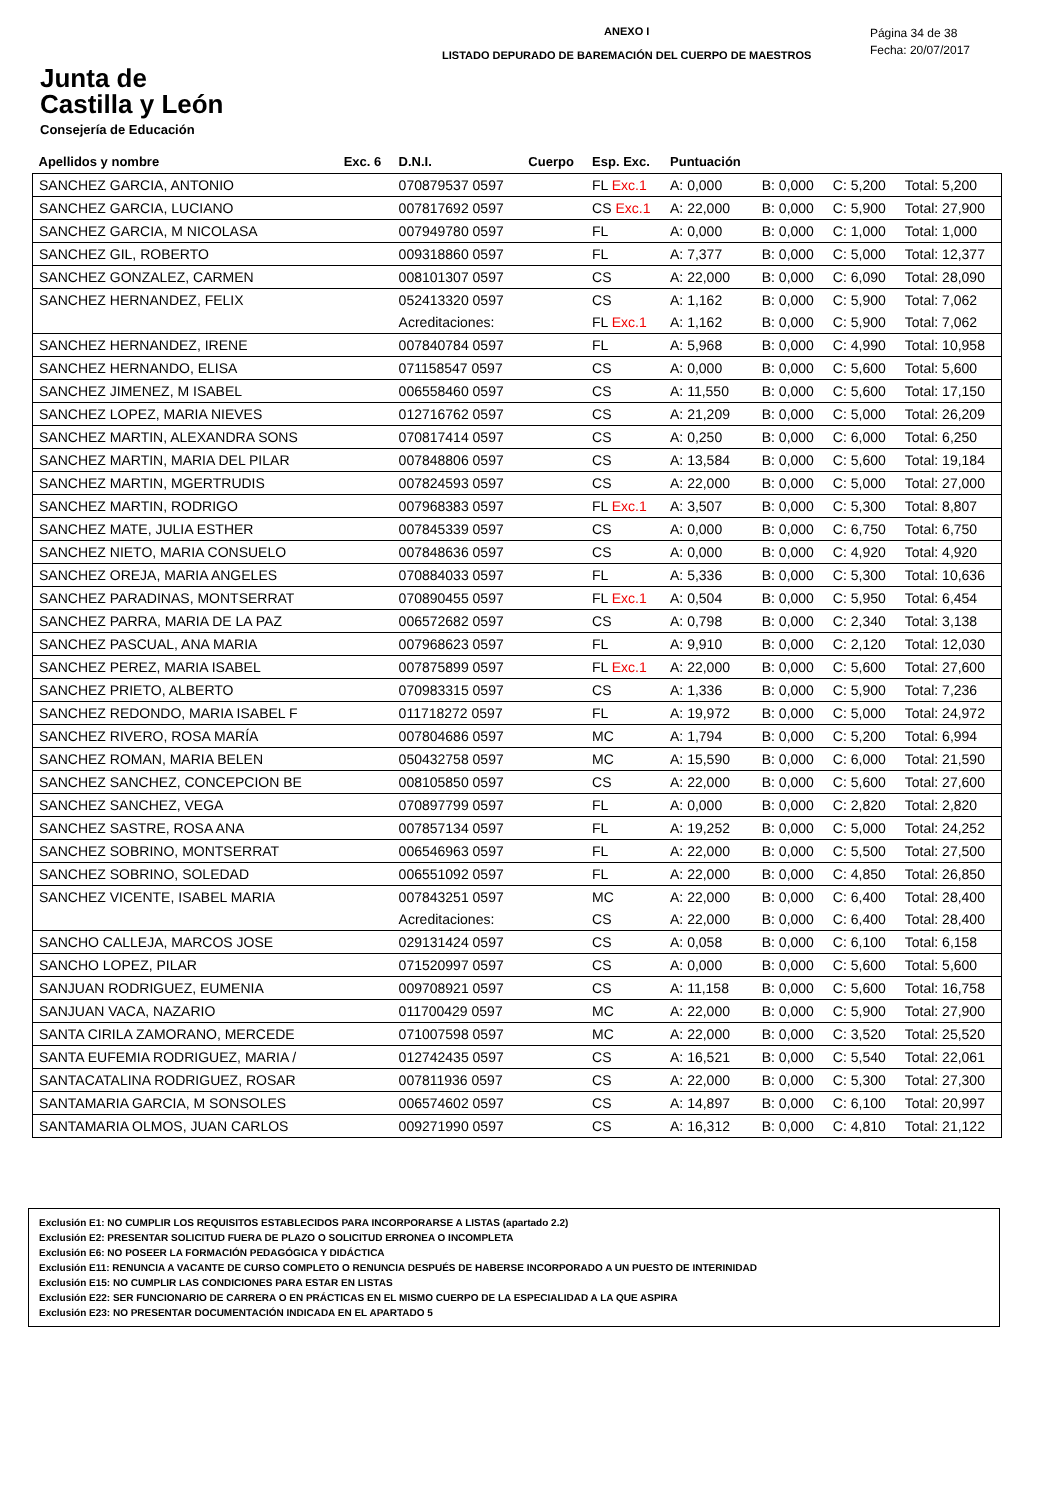Junta de
Castilla y León
Consejería de Educación
ANEXO I
LISTADO DEPURADO DE BAREMACIÓN DEL CUERPO DE MAESTROS
Página 34 de 38
Fecha: 20/07/2017
| Apellidos y nombre | Exc. 6 | D.N.I. | Cuerpo | Esp. Exc. | Puntuación | | | |
| --- | --- | --- | --- | --- | --- | --- | --- | --- |
| SANCHEZ GARCIA, ANTONIO | | 070879537 0597 | | FL Exc.1 | A: 0,000 | B: 0,000 | C: 5,200 | Total: 5,200 |
| SANCHEZ GARCIA, LUCIANO | | 007817692 0597 | | CS Exc.1 | A: 22,000 | B: 0,000 | C: 5,900 | Total: 27,900 |
| SANCHEZ GARCIA, M NICOLASA | | 007949780 0597 | | FL | A: 0,000 | B: 0,000 | C: 1,000 | Total: 1,000 |
| SANCHEZ GIL, ROBERTO | | 009318860 0597 | | FL | A: 7,377 | B: 0,000 | C: 5,000 | Total: 12,377 |
| SANCHEZ GONZALEZ, CARMEN | | 008101307 0597 | | CS | A: 22,000 | B: 0,000 | C: 6,090 | Total: 28,090 |
| SANCHEZ HERNANDEZ, FELIX | | 052413320 0597 | | CS | A: 1,162 | B: 0,000 | C: 5,900 | Total: 7,062 |
| | | Acreditaciones: | | FL Exc.1 | A: 1,162 | B: 0,000 | C: 5,900 | Total: 7,062 |
| SANCHEZ HERNANDEZ, IRENE | | 007840784 0597 | | FL | A: 5,968 | B: 0,000 | C: 4,990 | Total: 10,958 |
| SANCHEZ HERNANDO, ELISA | | 071158547 0597 | | CS | A: 0,000 | B: 0,000 | C: 5,600 | Total: 5,600 |
| SANCHEZ JIMENEZ, M ISABEL | | 006558460 0597 | | CS | A: 11,550 | B: 0,000 | C: 5,600 | Total: 17,150 |
| SANCHEZ LOPEZ, MARIA NIEVES | | 012716762 0597 | | CS | A: 21,209 | B: 0,000 | C: 5,000 | Total: 26,209 |
| SANCHEZ MARTIN, ALEXANDRA SONS | | 070817414 0597 | | CS | A: 0,250 | B: 0,000 | C: 6,000 | Total: 6,250 |
| SANCHEZ MARTIN, MARIA DEL PILAR | | 007848806 0597 | | CS | A: 13,584 | B: 0,000 | C: 5,600 | Total: 19,184 |
| SANCHEZ MARTIN, MGERTRUDIS | | 007824593 0597 | | CS | A: 22,000 | B: 0,000 | C: 5,000 | Total: 27,000 |
| SANCHEZ MARTIN, RODRIGO | | 007968383 0597 | | FL Exc.1 | A: 3,507 | B: 0,000 | C: 5,300 | Total: 8,807 |
| SANCHEZ MATE, JULIA ESTHER | | 007845339 0597 | | CS | A: 0,000 | B: 0,000 | C: 6,750 | Total: 6,750 |
| SANCHEZ NIETO, MARIA CONSUELO | | 007848636 0597 | | CS | A: 0,000 | B: 0,000 | C: 4,920 | Total: 4,920 |
| SANCHEZ OREJA, MARIA ANGELES | | 070884033 0597 | | FL | A: 5,336 | B: 0,000 | C: 5,300 | Total: 10,636 |
| SANCHEZ PARADINAS, MONTSERRAT | | 070890455 0597 | | FL Exc.1 | A: 0,504 | B: 0,000 | C: 5,950 | Total: 6,454 |
| SANCHEZ PARRA, MARIA DE LA PAZ | | 006572682 0597 | | CS | A: 0,798 | B: 0,000 | C: 2,340 | Total: 3,138 |
| SANCHEZ PASCUAL, ANA MARIA | | 007968623 0597 | | FL | A: 9,910 | B: 0,000 | C: 2,120 | Total: 12,030 |
| SANCHEZ PEREZ, MARIA ISABEL | | 007875899 0597 | | FL Exc.1 | A: 22,000 | B: 0,000 | C: 5,600 | Total: 27,600 |
| SANCHEZ PRIETO, ALBERTO | | 070983315 0597 | | CS | A: 1,336 | B: 0,000 | C: 5,900 | Total: 7,236 |
| SANCHEZ REDONDO, MARIA ISABEL F | | 011718272 0597 | | FL | A: 19,972 | B: 0,000 | C: 5,000 | Total: 24,972 |
| SANCHEZ RIVERO, ROSA MARÍA | | 007804686 0597 | | MC | A: 1,794 | B: 0,000 | C: 5,200 | Total: 6,994 |
| SANCHEZ ROMAN, MARIA BELEN | | 050432758 0597 | | MC | A: 15,590 | B: 0,000 | C: 6,000 | Total: 21,590 |
| SANCHEZ SANCHEZ, CONCEPCION BE | | 008105850 0597 | | CS | A: 22,000 | B: 0,000 | C: 5,600 | Total: 27,600 |
| SANCHEZ SANCHEZ, VEGA | | 070897799 0597 | | FL | A: 0,000 | B: 0,000 | C: 2,820 | Total: 2,820 |
| SANCHEZ SASTRE, ROSA ANA | | 007857134 0597 | | FL | A: 19,252 | B: 0,000 | C: 5,000 | Total: 24,252 |
| SANCHEZ SOBRINO, MONTSERRAT | | 006546963 0597 | | FL | A: 22,000 | B: 0,000 | C: 5,500 | Total: 27,500 |
| SANCHEZ SOBRINO, SOLEDAD | | 006551092 0597 | | FL | A: 22,000 | B: 0,000 | C: 4,850 | Total: 26,850 |
| SANCHEZ VICENTE, ISABEL MARIA | | 007843251 0597 | | MC | A: 22,000 | B: 0,000 | C: 6,400 | Total: 28,400 |
| | | Acreditaciones: | | CS | A: 22,000 | B: 0,000 | C: 6,400 | Total: 28,400 |
| SANCHO CALLEJA, MARCOS JOSE | | 029131424 0597 | | CS | A: 0,058 | B: 0,000 | C: 6,100 | Total: 6,158 |
| SANCHO LOPEZ, PILAR | | 071520997 0597 | | CS | A: 0,000 | B: 0,000 | C: 5,600 | Total: 5,600 |
| SANJUAN RODRIGUEZ, EUMENIA | | 009708921 0597 | | CS | A: 11,158 | B: 0,000 | C: 5,600 | Total: 16,758 |
| SANJUAN VACA, NAZARIO | | 011700429 0597 | | MC | A: 22,000 | B: 0,000 | C: 5,900 | Total: 27,900 |
| SANTA CIRILA ZAMORANO, MERCEDE | | 071007598 0597 | | MC | A: 22,000 | B: 0,000 | C: 3,520 | Total: 25,520 |
| SANTA EUFEMIA RODRIGUEZ, MARIA / | | 012742435 0597 | | CS | A: 16,521 | B: 0,000 | C: 5,540 | Total: 22,061 |
| SANTACATALINA RODRIGUEZ, ROSAR | | 007811936 0597 | | CS | A: 22,000 | B: 0,000 | C: 5,300 | Total: 27,300 |
| SANTAMARIA GARCIA, M SONSOLES | | 006574602 0597 | | CS | A: 14,897 | B: 0,000 | C: 6,100 | Total: 20,997 |
| SANTAMARIA OLMOS, JUAN CARLOS | | 009271990 0597 | | CS | A: 16,312 | B: 0,000 | C: 4,810 | Total: 21,122 |
Exclusión E1: NO CUMPLIR LOS REQUISITOS ESTABLECIDOS PARA INCORPORARSE A LISTAS (apartado 2.2)
Exclusión E2: PRESENTAR SOLICITUD FUERA DE PLAZO O SOLICITUD ERRONEA O INCOMPLETA
Exclusión E6: NO POSEER LA FORMACIÓN PEDAGÓGICA Y DIDÁCTICA
Exclusión E11: RENUNCIA A VACANTE DE CURSO COMPLETO O RENUNCIA DESPUÉS DE HABERSE INCORPORADO A UN PUESTO DE INTERINIDAD
Exclusión E15: NO CUMPLIR LAS CONDICIONES PARA ESTAR EN LISTAS
Exclusión E22: SER FUNCIONARIO DE CARRERA O EN PRÁCTICAS EN EL MISMO CUERPO DE LA ESPECIALIDAD A LA QUE ASPIRA
Exclusión E23: NO PRESENTAR DOCUMENTACIÓN INDICADA EN EL APARTADO 5